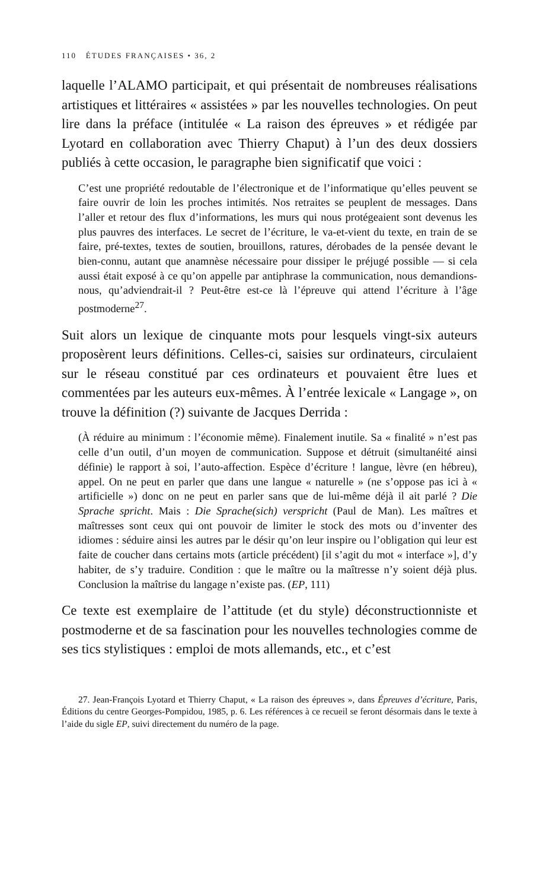110 ÉTUDES FRANÇAISES • 36, 2
laquelle l’ALAMO participait, et qui présentait de nombreuses réalisations artistiques et littéraires « assistées » par les nouvelles technologies. On peut lire dans la préface (intitulée « La raison des épreuves » et rédigée par Lyotard en collaboration avec Thierry Chaput) à l’un des deux dossiers publiés à cette occasion, le paragraphe bien significatif que voici :
C’est une propriété redoutable de l’électronique et de l’informatique qu’elles peuvent se faire ouvrir de loin les proches intimités. Nos retraites se peuplent de messages. Dans l’aller et retour des flux d’informations, les murs qui nous protégeaient sont devenus les plus pauvres des interfaces. Le secret de l’écriture, le va-et-vient du texte, en train de se faire, pré-textes, textes de soutien, brouillons, ratures, dérobades de la pensée devant le bien-connu, autant que anamnèse nécessaire pour dissiper le préjugé possible — si cela aussi était exposé à ce qu’on appelle par antiphrase la communication, nous demandions-nous, qu’adviendrait-il ? Peut-être est-ce là l’épreuve qui attend l’écriture à l’âge postmoderne<sup>27</sup>.
Suit alors un lexique de cinquante mots pour lesquels vingt-six auteurs proposèrent leurs définitions. Celles-ci, saisies sur ordinateurs, circulaient sur le réseau constitué par ces ordinateurs et pouvaient être lues et commentées par les auteurs eux-mêmes. À l’entrée lexicale « Langage », on trouve la définition (?) suivante de Jacques Derrida :
(À réduire au minimum : l’économie même). Finalement inutile. Sa « finalité » n’est pas celle d’un outil, d’un moyen de communication. Suppose et détruit (simultanéité ainsi définie) le rapport à soi, l’auto-affection. Espèce d’écriture ! langue, lèvre (en hébreu), appel. On ne peut en parler que dans une langue « naturelle » (ne s’oppose pas ici à « artificielle ») donc on ne peut en parler sans que de lui-même déjà il ait parlé ? Die Sprache spricht. Mais : Die Sprache(sich) verspricht (Paul de Man). Les maîtres et maîtresses sont ceux qui ont pouvoir de limiter le stock des mots ou d’inventer des idiomes : séduire ainsi les autres par le désir qu’on leur inspire ou l’obligation qui leur est faite de coucher dans certains mots (article précédent) [il s’agit du mot « interface »], d’y habiter, de s’y traduire. Condition : que le maître ou la maîtresse n’y soient déjà plus. Conclusion la maîtrise du langage n’existe pas. (EP, 111)
Ce texte est exemplaire de l’attitude (et du style) déconstructionniste et postmoderne et de sa fascination pour les nouvelles technologies comme de ses tics stylistiques : emploi de mots allemands, etc., et c’est
27. Jean-François Lyotard et Thierry Chaput, « La raison des épreuves », dans Épreuves d’écriture, Paris, Éditions du centre Georges-Pompidou, 1985, p. 6. Les références à ce recueil se feront désormais dans le texte à l’aide du sigle EP, suivi directement du numéro de la page.